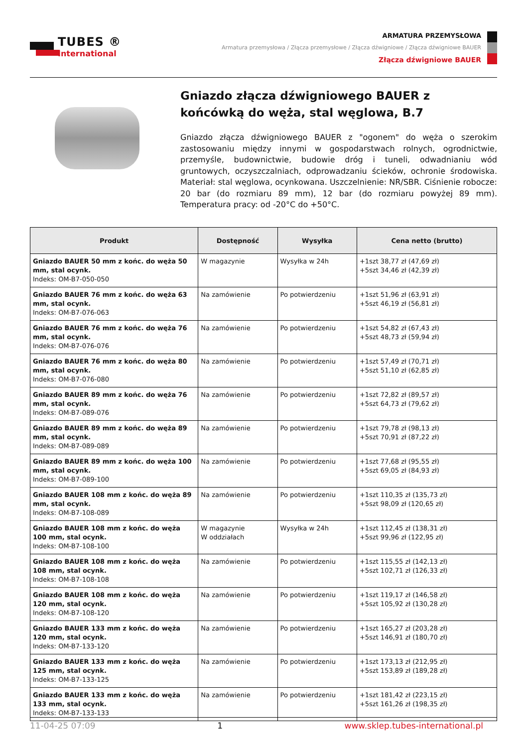TUBES ®
International
ARMATURA PRZEMYSŁOWA
Armatura przemysłowa / Złącza przemysłowe / Złącza dźwigniowe / Złącza dźwigniowe BAUER
Złącza dźwigniowe BAUER
Gniazdo złącza dźwigniowego BAUER z końcówką do węża, stal węglowa, B.7
Gniazdo złącza dźwigniowego BAUER z "ogonem" do węża o szerokim zastosowaniu między innymi w gospodarstwach rolnych, ogrodnictwie, przemyśle, budownictwie, budowie dróg i tuneli, odwadnianiu wód gruntowych, oczyszczalniach, odprowadzaniu ścieków, ochronie środowiska. Materiał: stal węglowa, ocynkowana. Uszczelnienie: NR/SBR. Ciśnienie robocze: 20 bar (do rozmiaru 89 mm), 12 bar (do rozmiaru powyżej 89 mm). Temperatura pracy: od -20°C do +50°C.
| Produkt | Dostępność | Wysyłka | Cena netto (brutto) |
| --- | --- | --- | --- |
| Gniazdo BAUER 50 mm z końc. do węża 50 mm, stal ocynk. Indeks: OM-B7-050-050 | W magazynie | Wysyłka w 24h | +1szt 38,77 zł (47,69 zł) +5szt 34,46 zł (42,39 zł) |
| Gniazdo BAUER 76 mm z końc. do węża 63 mm, stal ocynk. Indeks: OM-B7-076-063 | Na zamówienie | Po potwierdzeniu | +1szt 51,96 zł (63,91 zł) +5szt 46,19 zł (56,81 zł) |
| Gniazdo BAUER 76 mm z końc. do węża 76 mm, stal ocynk. Indeks: OM-B7-076-076 | Na zamówienie | Po potwierdzeniu | +1szt 54,82 zł (67,43 zł) +5szt 48,73 zł (59,94 zł) |
| Gniazdo BAUER 76 mm z końc. do węża 80 mm, stal ocynk. Indeks: OM-B7-076-080 | Na zamówienie | Po potwierdzeniu | +1szt 57,49 zł (70,71 zł) +5szt 51,10 zł (62,85 zł) |
| Gniazdo BAUER 89 mm z końc. do węża 76 mm, stal ocynk. Indeks: OM-B7-089-076 | Na zamówienie | Po potwierdzeniu | +1szt 72,82 zł (89,57 zł) +5szt 64,73 zł (79,62 zł) |
| Gniazdo BAUER 89 mm z końc. do węża 89 mm, stal ocynk. Indeks: OM-B7-089-089 | Na zamówienie | Po potwierdzeniu | +1szt 79,78 zł (98,13 zł) +5szt 70,91 zł (87,22 zł) |
| Gniazdo BAUER 89 mm z końc. do węża 100 mm, stal ocynk. Indeks: OM-B7-089-100 | Na zamówienie | Po potwierdzeniu | +1szt 77,68 zł (95,55 zł) +5szt 69,05 zł (84,93 zł) |
| Gniazdo BAUER 108 mm z końc. do węża 89 mm, stal ocynk. Indeks: OM-B7-108-089 | Na zamówienie | Po potwierdzeniu | +1szt 110,35 zł (135,73 zł) +5szt 98,09 zł (120,65 zł) |
| Gniazdo BAUER 108 mm z końc. do węża 100 mm, stal ocynk. Indeks: OM-B7-108-100 | W magazynie W oddziałach | Wysyłka w 24h | +1szt 112,45 zł (138,31 zł) +5szt 99,96 zł (122,95 zł) |
| Gniazdo BAUER 108 mm z końc. do węża 108 mm, stal ocynk. Indeks: OM-B7-108-108 | Na zamówienie | Po potwierdzeniu | +1szt 115,55 zł (142,13 zł) +5szt 102,71 zł (126,33 zł) |
| Gniazdo BAUER 108 mm z końc. do węża 120 mm, stal ocynk. Indeks: OM-B7-108-120 | Na zamówienie | Po potwierdzeniu | +1szt 119,17 zł (146,58 zł) +5szt 105,92 zł (130,28 zł) |
| Gniazdo BAUER 133 mm z końc. do węża 120 mm, stal ocynk. Indeks: OM-B7-133-120 | Na zamówienie | Po potwierdzeniu | +1szt 165,27 zł (203,28 zł) +5szt 146,91 zł (180,70 zł) |
| Gniazdo BAUER 133 mm z końc. do węża 125 mm, stal ocynk. Indeks: OM-B7-133-125 | Na zamówienie | Po potwierdzeniu | +1szt 173,13 zł (212,95 zł) +5szt 153,89 zł (189,28 zł) |
| Gniazdo BAUER 133 mm z końc. do węża 133 mm, stal ocynk. Indeks: OM-B7-133-133 | Na zamówienie | Po potwierdzeniu | +1szt 181,42 zł (223,15 zł) +5szt 161,26 zł (198,35 zł) |
11-04-25 07:09 1 www.sklep.tubes-international.pl